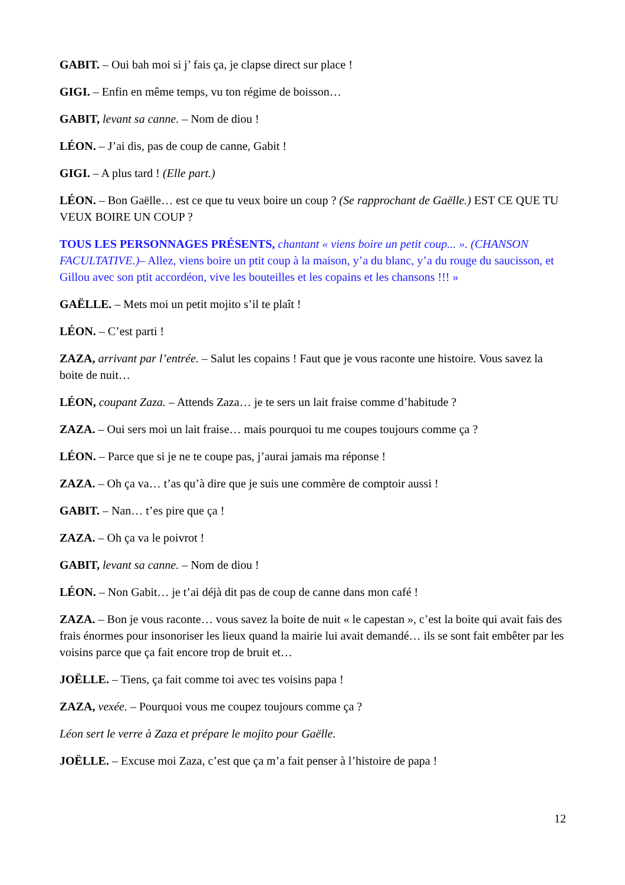GABIT. – Oui bah moi si j’ fais ça, je clapse direct sur place !
GIGI. – Enfin en même temps, vu ton régime de boisson…
GABIT, levant sa canne. – Nom de diou !
LÉON. – J’ai dis, pas de coup de canne, Gabit !
GIGI. – A plus tard ! (Elle part.)
LÉON. – Bon Gaëlle… est ce que tu veux boire un coup ? (Se rapprochant de Gaëlle.) EST CE QUE TU VEUX BOIRE UN COUP ?
TOUS LES PERSONNAGES PRÉSENTS, chantant « viens boire un petit coup... ». (CHANSON FACULTATIVE.)– Allez, viens boire un ptit coup à la maison, y’a du blanc, y’a du rouge du saucisson, et Gillou avec son ptit accordéon, vive les bouteilles et les copains et les chansons !!! »
GAËLLE. – Mets moi un petit mojito s’il te plaît !
LÉON. – C’est parti !
ZAZA, arrivant par l’entrée. – Salut les copains ! Faut que je vous raconte une histoire. Vous savez la boite de nuit…
LÉON, coupant Zaza. – Attends Zaza… je te sers un lait fraise comme d’habitude ?
ZAZA. – Oui sers moi un lait fraise… mais pourquoi tu me coupes toujours comme ça ?
LÉON. – Parce que si je ne te coupe pas, j’aurai jamais ma réponse !
ZAZA. – Oh ça va… t’as qu’à dire que je suis une commère de comptoir aussi !
GABIT. – Nan… t’es pire que ça !
ZAZA. – Oh ça va le poivrot !
GABIT, levant sa canne. – Nom de diou !
LÉON. – Non Gabit… je t’ai déjà dit pas de coup de canne dans mon café !
ZAZA. – Bon je vous raconte… vous savez la boite de nuit « le capestan », c’est la boite qui avait fais des frais énormes pour insonoriser les lieux quand la mairie lui avait demandé… ils se sont fait embêter par les voisins parce que ça fait encore trop de bruit et…
JOËLLE. – Tiens, ça fait comme toi avec tes voisins papa !
ZAZA, vexée. – Pourquoi vous me coupez toujours comme ça ?
Léon sert le verre à Zaza et prépare le mojito pour Gaëlle.
JOËLLE. – Excuse moi Zaza, c’est que ça m’a fait penser à l’histoire de papa !
12